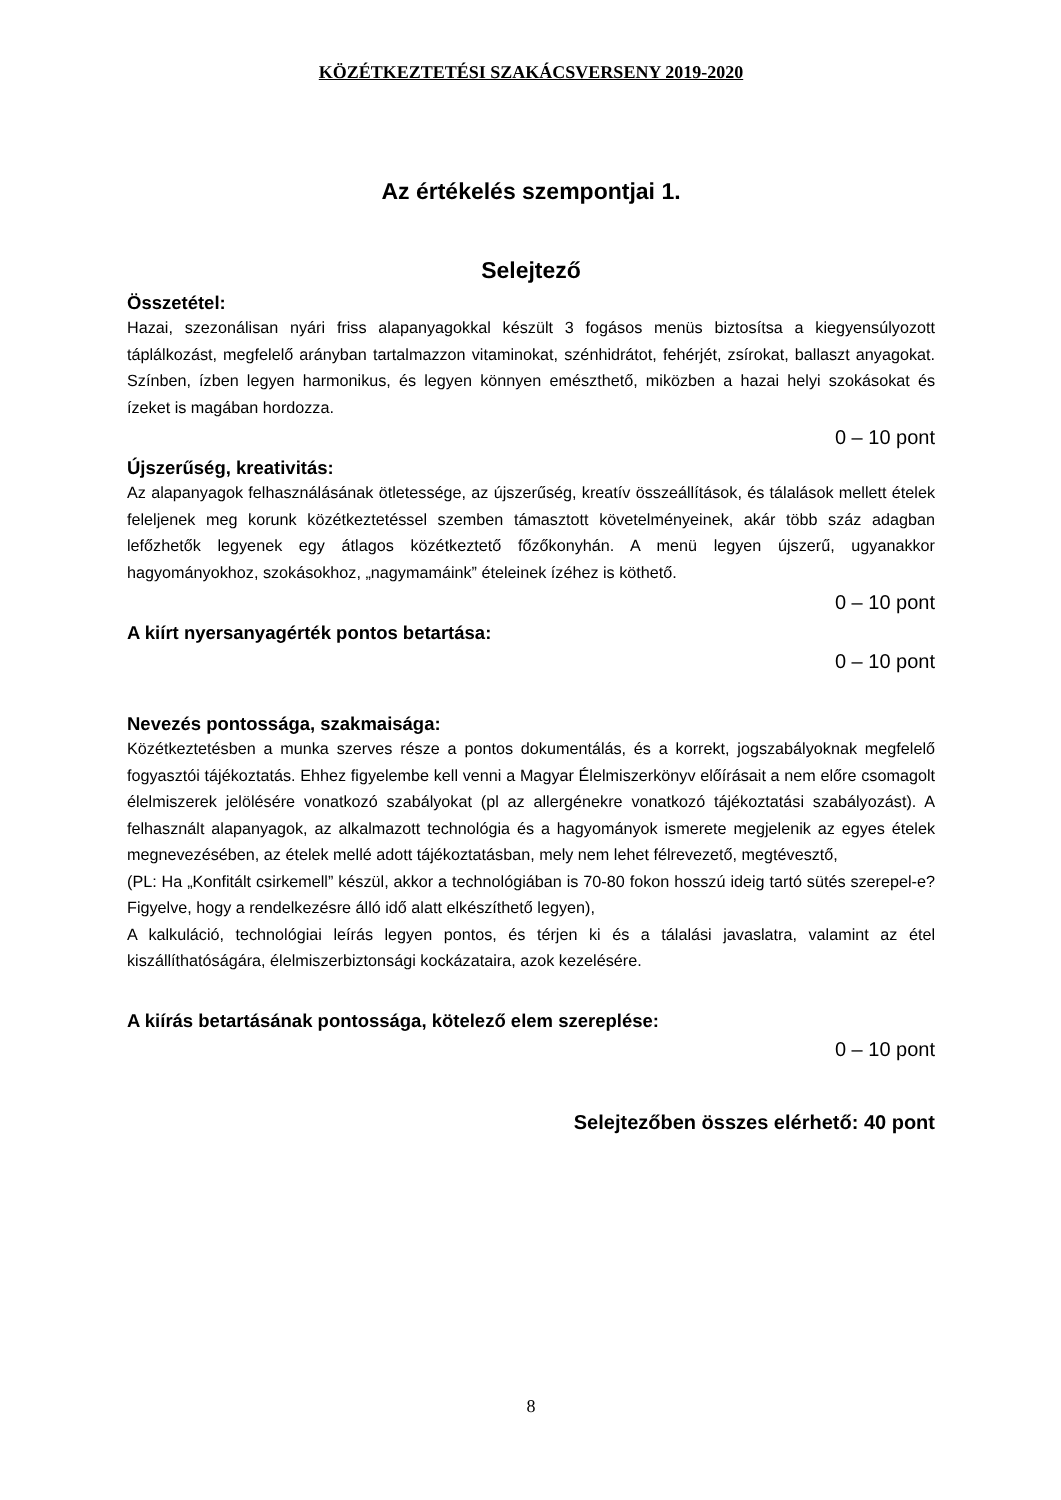KÖZÉTKEZTETÉSI SZAKÁCSVERSENY 2019-2020
Az értékelés szempontjai 1.
Selejtező
Összetétel:
Hazai, szezonálisan nyári friss alapanyagokkal készült 3 fogásos menüs biztosítsa a kiegyensúlyozott táplálkozást, megfelelő arányban tartalmazzon vitaminokat, szénhidrátot, fehérjét, zsírokat, ballaszt anyagokat. Színben, ízben legyen harmonikus, és legyen könnyen emészthető, miközben a hazai helyi szokásokat és ízeket is magában hordozza.
0 – 10 pont
Újszerűség, kreativitás:
Az alapanyagok felhasználásának ötletessége, az újszerűség, kreatív összeállítások, és tálalások mellett ételek feleljenek meg korunk közétkeztetéssel szemben támasztott követelményeinek, akár több száz adagban lefőzhetők legyenek egy átlagos közétkeztető főzőkonyhán. A menü legyen újszerű, ugyanakkor hagyományokhoz, szokásokhoz, „nagymamáink” ételeinek ízéhez is köthető.
0 – 10 pont
A kiírt nyersanyagérték pontos betartása:
0 – 10 pont
Nevezés pontossága, szakmaisága:
Közétkeztetésben a munka szerves része a pontos dokumentálás, és a korrekt, jogszabályoknak megfelelő fogyasztói tájékoztatás. Ehhez figyelembe kell venni a Magyar Élelmiszerkönyv előírásait a nem előre csomagolt élelmiszerek jelölésére vonatkozó szabályokat (pl az allergénekre vonatkozó tájékoztatási szabályozást). A felhasznált alapanyagok, az alkalmazott technológia és a hagyományok ismerete megjelenik az egyes ételek megnevezésében, az ételek mellé adott tájékoztatásban, mely nem lehet félrevezető, megtévesztő,
(PL: Ha „Konfitált csirkemell” készül, akkor a technológiában is 70-80 fokon hosszú ideig tartó sütés szerepel-e? Figyelve, hogy a rendelkezésre álló idő alatt elkészíthető legyen),
A kalkuláció, technológiai leírás legyen pontos, és térjen ki és a tálalási javaslatra, valamint az étel kiszállíthatóságára, élelmiszerbiztonsági kockázataira, azok kezelésére.
A kiírás betartásának pontossága, kötelező elem szereplése:
0 – 10 pont
Selejtezőben összes elérhető: 40 pont
8